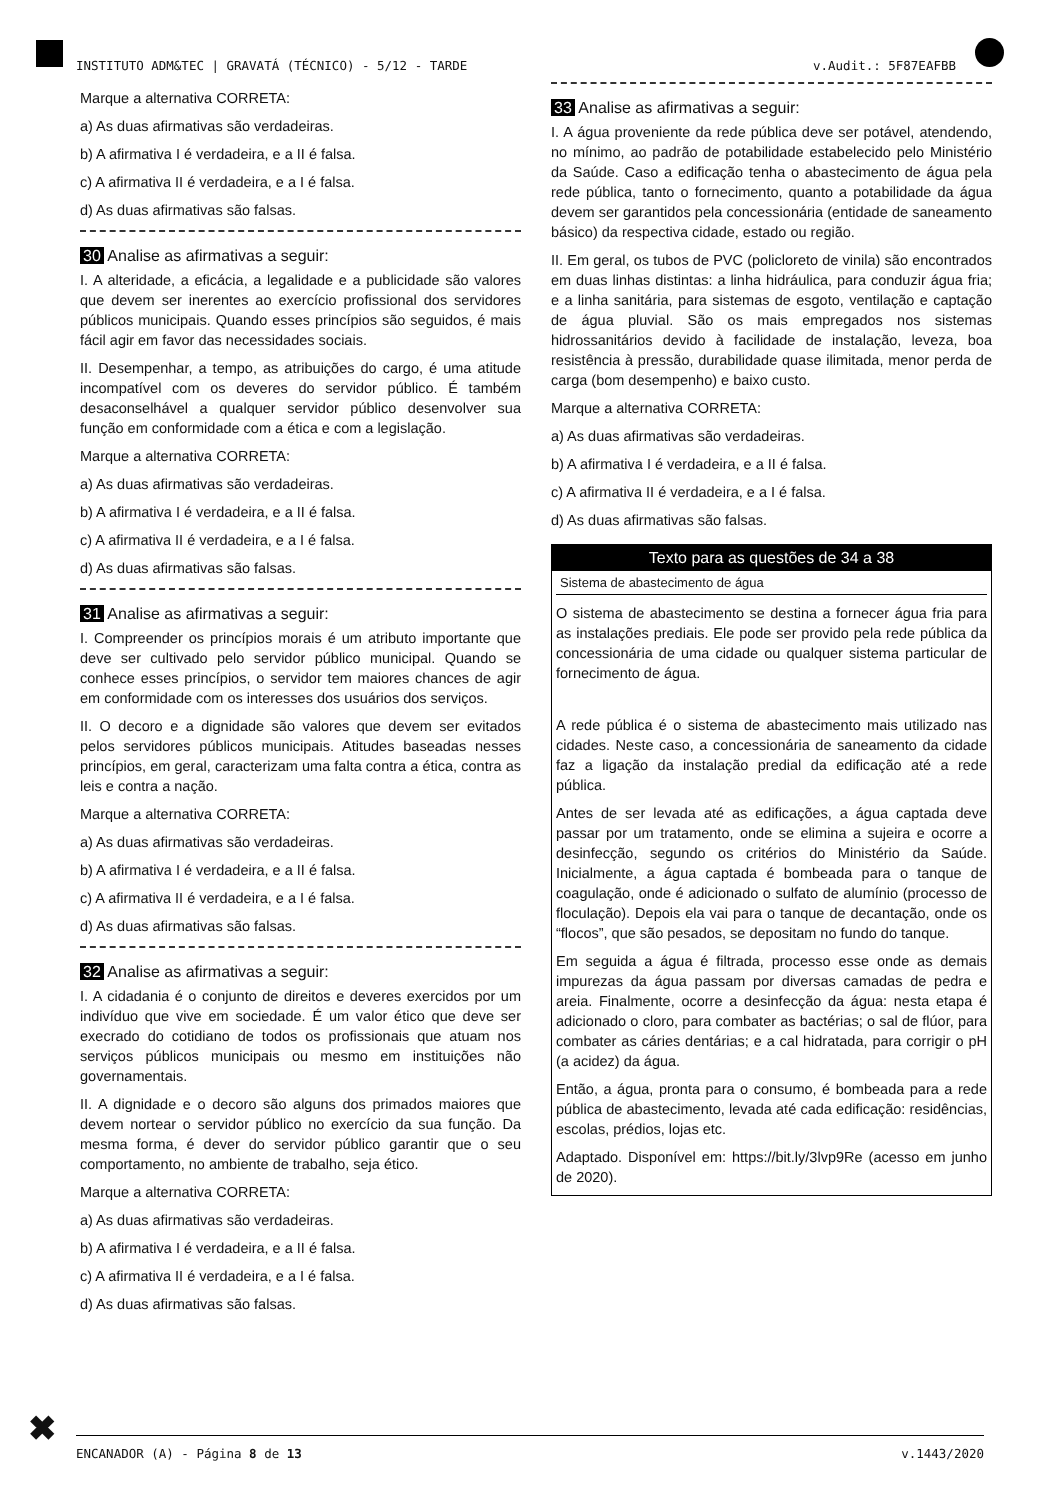INSTITUTO ADM&TEC | GRAVATÁ (TÉCNICO) - 5/12 - TARDE v.Audit.: 5F87EAFBB
Marque a alternativa CORRETA:
a) As duas afirmativas são verdadeiras.
b) A afirmativa I é verdadeira, e a II é falsa.
c) A afirmativa II é verdadeira, e a I é falsa.
d) As duas afirmativas são falsas.
30 Analise as afirmativas a seguir:
I. A alteridade, a eficácia, a legalidade e a publicidade são valores que devem ser inerentes ao exercício profissional dos servidores públicos municipais. Quando esses princípios são seguidos, é mais fácil agir em favor das necessidades sociais.
II. Desempenhar, a tempo, as atribuições do cargo, é uma atitude incompatível com os deveres do servidor público. É também desaconselhável a qualquer servidor público desenvolver sua função em conformidade com a ética e com a legislação.
Marque a alternativa CORRETA:
a) As duas afirmativas são verdadeiras.
b) A afirmativa I é verdadeira, e a II é falsa.
c) A afirmativa II é verdadeira, e a I é falsa.
d) As duas afirmativas são falsas.
31 Analise as afirmativas a seguir:
I. Compreender os princípios morais é um atributo importante que deve ser cultivado pelo servidor público municipal. Quando se conhece esses princípios, o servidor tem maiores chances de agir em conformidade com os interesses dos usuários dos serviços.
II. O decoro e a dignidade são valores que devem ser evitados pelos servidores públicos municipais. Atitudes baseadas nesses princípios, em geral, caracterizam uma falta contra a ética, contra as leis e contra a nação.
Marque a alternativa CORRETA:
a) As duas afirmativas são verdadeiras.
b) A afirmativa I é verdadeira, e a II é falsa.
c) A afirmativa II é verdadeira, e a I é falsa.
d) As duas afirmativas são falsas.
32 Analise as afirmativas a seguir:
I. A cidadania é o conjunto de direitos e deveres exercidos por um indivíduo que vive em sociedade. É um valor ético que deve ser execrado do cotidiano de todos os profissionais que atuam nos serviços públicos municipais ou mesmo em instituições não governamentais.
II. A dignidade e o decoro são alguns dos primados maiores que devem nortear o servidor público no exercício da sua função. Da mesma forma, é dever do servidor público garantir que o seu comportamento, no ambiente de trabalho, seja ético.
Marque a alternativa CORRETA:
a) As duas afirmativas são verdadeiras.
b) A afirmativa I é verdadeira, e a II é falsa.
c) A afirmativa II é verdadeira, e a I é falsa.
d) As duas afirmativas são falsas.
33 Analise as afirmativas a seguir:
I. A água proveniente da rede pública deve ser potável, atendendo, no mínimo, ao padrão de potabilidade estabelecido pelo Ministério da Saúde. Caso a edificação tenha o abastecimento de água pela rede pública, tanto o fornecimento, quanto a potabilidade da água devem ser garantidos pela concessionária (entidade de saneamento básico) da respectiva cidade, estado ou região.
II. Em geral, os tubos de PVC (policloreto de vinila) são encontrados em duas linhas distintas: a linha hidráulica, para conduzir água fria; e a linha sanitária, para sistemas de esgoto, ventilação e captação de água pluvial. São os mais empregados nos sistemas hidrossanitários devido à facilidade de instalação, leveza, boa resistência à pressão, durabilidade quase ilimitada, menor perda de carga (bom desempenho) e baixo custo.
Marque a alternativa CORRETA:
a) As duas afirmativas são verdadeiras.
b) A afirmativa I é verdadeira, e a II é falsa.
c) A afirmativa II é verdadeira, e a I é falsa.
d) As duas afirmativas são falsas.
Texto para as questões de 34 a 38
Sistema de abastecimento de água
O sistema de abastecimento se destina a fornecer água fria para as instalações prediais. Ele pode ser provido pela rede pública da concessionária de uma cidade ou qualquer sistema particular de fornecimento de água.
A rede pública é o sistema de abastecimento mais utilizado nas cidades. Neste caso, a concessionária de saneamento da cidade faz a ligação da instalação predial da edificação até a rede pública.
Antes de ser levada até as edificações, a água captada deve passar por um tratamento, onde se elimina a sujeira e ocorre a desinfecção, segundo os critérios do Ministério da Saúde. Inicialmente, a água captada é bombeada para o tanque de coagulação, onde é adicionado o sulfato de alumínio (processo de floculação). Depois ela vai para o tanque de decantação, onde os “flocos”, que são pesados, se depositam no fundo do tanque.
Em seguida a água é filtrada, processo esse onde as demais impurezas da água passam por diversas camadas de pedra e areia. Finalmente, ocorre a desinfecção da água: nesta etapa é adicionado o cloro, para combater as bactérias; o sal de flúor, para combater as cáries dentárias; e a cal hidratada, para corrigir o pH (a acidez) da água.
Então, a água, pronta para o consumo, é bombeada para a rede pública de abastecimento, levada até cada edificação: residências, escolas, prédios, lojas etc.
Adaptado. Disponível em: https://bit.ly/3lvp9Re (acesso em junho de 2020).
✖ ENCANADOR (A) - Página 8 de 13 v.1443/2020